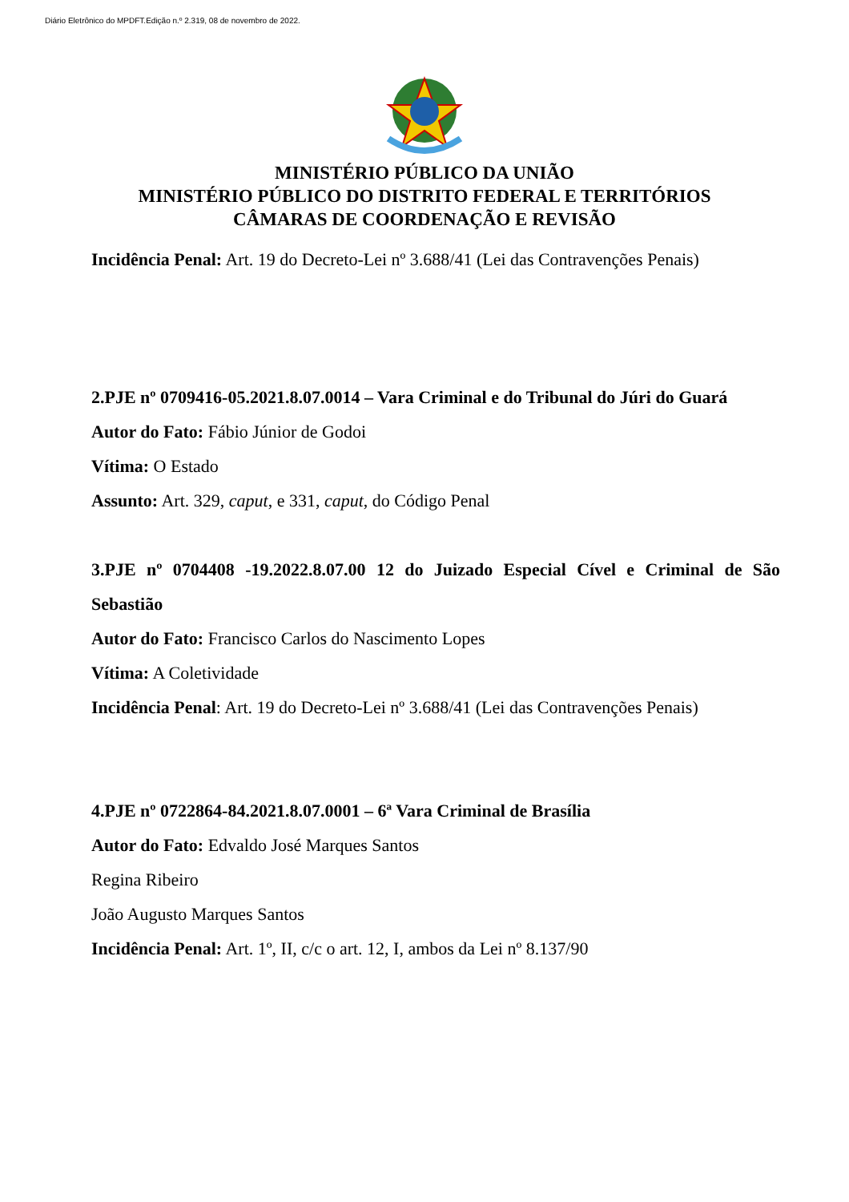Diário Eletrônico do MPDFT.Edição n.º 2.319, 08 de novembro de 2022.
MINISTÉRIO PÚBLICO DA UNIÃO
MINISTÉRIO PÚBLICO DO DISTRITO FEDERAL E TERRITÓRIOS
CÂMARAS DE COORDENAÇÃO E REVISÃO
Incidência Penal: Art. 19 do Decreto-Lei nº 3.688/41 (Lei das Contravenções Penais)
2.PJE nº 0709416-05.2021.8.07.0014 – Vara Criminal e do Tribunal do Júri do Guará
Autor do Fato: Fábio Júnior de Godoi
Vítima: O Estado
Assunto: Art. 329, caput, e 331, caput, do Código Penal
3.PJE nº 0704408 -19.2022.8.07.00 12 do Juizado Especial Cível e Criminal de São Sebastião
Autor do Fato: Francisco Carlos do Nascimento Lopes
Vítima: A Coletividade
Incidência Penal: Art. 19 do Decreto-Lei nº 3.688/41 (Lei das Contravenções Penais)
4.PJE nº 0722864-84.2021.8.07.0001 – 6ª Vara Criminal de Brasília
Autor do Fato: Edvaldo José Marques Santos
Regina Ribeiro
João Augusto Marques Santos
Incidência Penal: Art. 1º, II, c/c o art. 12, I, ambos da Lei nº 8.137/90